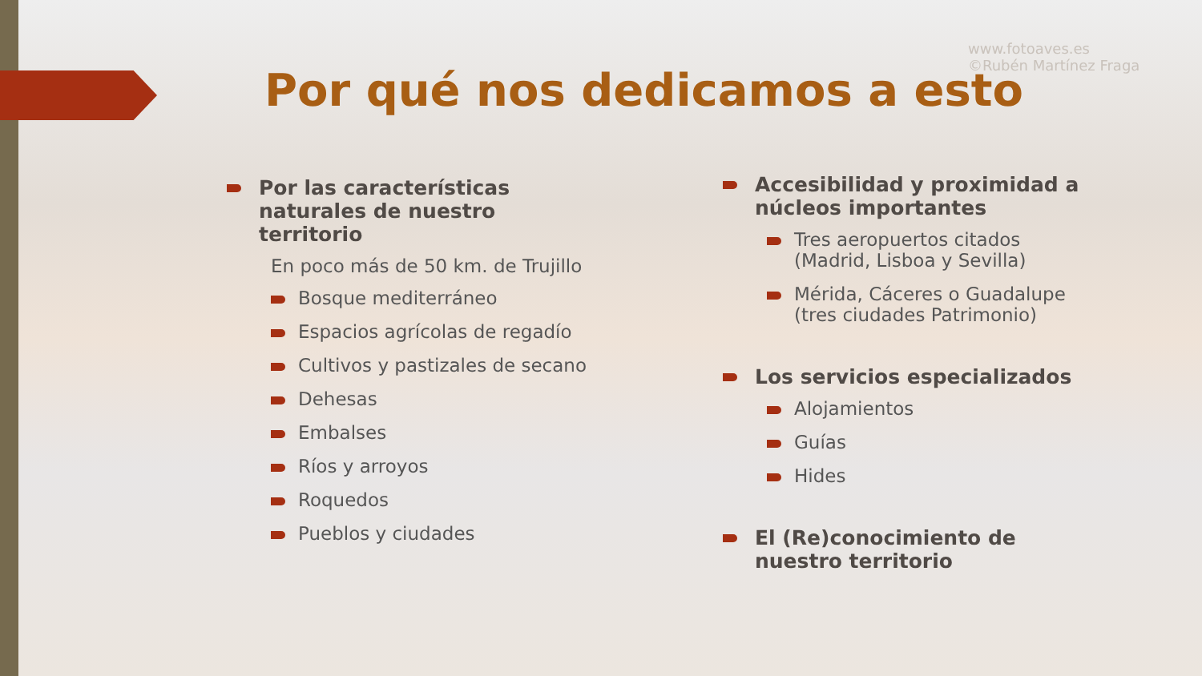www.fotoaves.es
©Rubén Martínez Fraga
Por qué nos dedicamos a esto
Por las características naturales de nuestro territorio
En poco más de 50 km. de Trujillo
Bosque mediterráneo
Espacios agrícolas de regadío
Cultivos y pastizales de secano
Dehesas
Embalses
Ríos y arroyos
Roquedos
Pueblos y ciudades
Accesibilidad y proximidad a núcleos importantes
Tres aeropuertos citados (Madrid, Lisboa y Sevilla)
Mérida, Cáceres o Guadalupe (tres ciudades Patrimonio)
Los servicios especializados
Alojamientos
Guías
Hides
El (Re)conocimiento de nuestro territorio